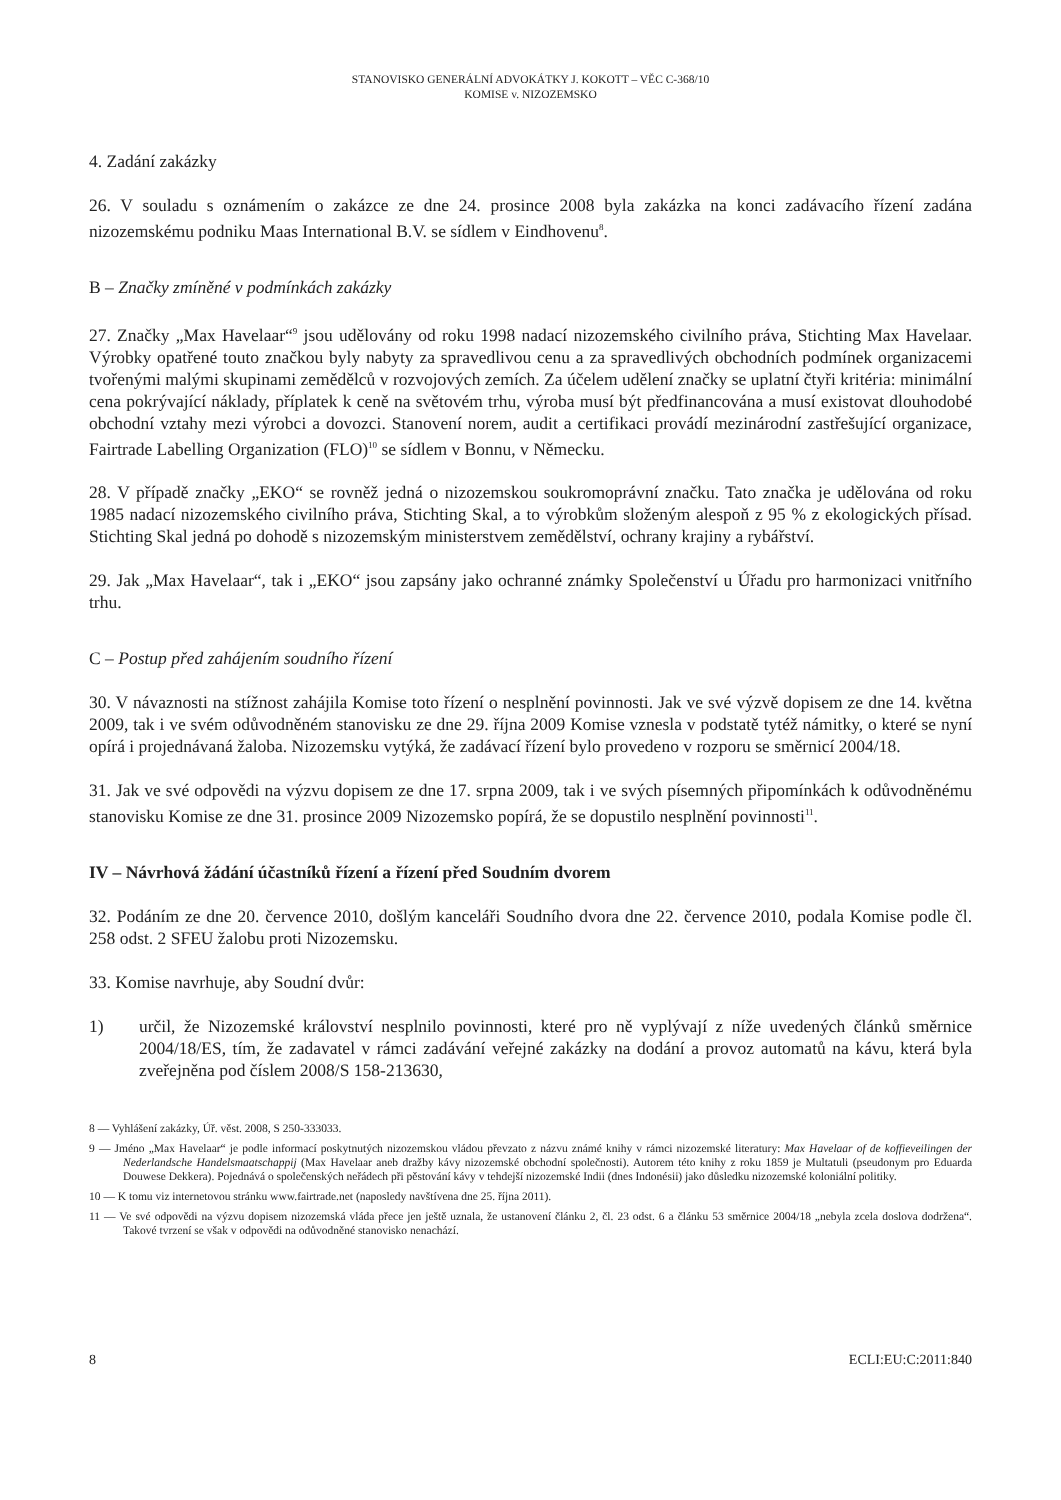STANOVISKO GENERÁLNÍ ADVOKÁTKY J. KOKOTT – VĚC C-368/10
KOMISE v. NIZOZEMSKO
4. Zadání zakázky
26. V souladu s oznámením o zakázce ze dne 24. prosince 2008 byla zakázka na konci zadávacího řízení zadána nizozemskému podniku Maas International B.V. se sídlem v Eindhovenu<sup>8</sup>.
B – Značky zmíněné v podmínkách zakázky
27. Značky „Max Havelaar“<sup>9</sup> jsou udělovány od roku 1998 nadací nizozemského civilního práva, Stichting Max Havelaar. Výrobky opatřené touto značkou byly nabyty za spravedlivou cenu a za spravedlivých obchodních podmínek organizacemi tvořenými malými skupinami zemědělců v rozvojových zemích. Za účelem udělení značky se uplatní čtyři kritéria: minimální cena pokrývající náklady, příplatek k ceně na světovém trhu, výroba musí být předfinancována a musí existovat dlouhodobé obchodní vztahy mezi výrobci a dovozci. Stanovení norem, audit a certifikaci provádí mezinárodní zastřešující organizace, Fairtrade Labelling Organization (FLO)<sup>10</sup> se sídlem v Bonnu, v Německu.
28. V případě značky „EKO“ se rovněž jedná o nizozemskou soukromoprávní značku. Tato značka je udělována od roku 1985 nadací nizozemského civilního práva, Stichting Skal, a to výrobkům složeným alespoň z 95 % z ekologických přísad. Stichting Skal jedná po dohodě s nizozemským ministerstvem zemědělství, ochrany krajiny a rybářství.
29. Jak „Max Havelaar“, tak i „EKO“ jsou zapsány jako ochranné známky Společenství u Úřadu pro harmonizaci vnitřního trhu.
C – Postup před zahájením soudního řízení
30. V návaznosti na stížnost zahájila Komise toto řízení o nesplnění povinnosti. Jak ve své výzvě dopisem ze dne 14. května 2009, tak i ve svém odůvodněném stanovisku ze dne 29. října 2009 Komise vznesla v podstatě tytéž námitky, o které se nyní opírá i projednávaná žaloba. Nizozemsku vytýká, že zadávací řízení bylo provedeno v rozporu se směrnicí 2004/18.
31. Jak ve své odpovědi na výzvu dopisem ze dne 17. srpna 2009, tak i ve svých písemných připomínkách k odůvodněnému stanovisku Komise ze dne 31. prosince 2009 Nizozemsko popírá, že se dopustilo nesplnění povinnosti<sup>11</sup>.
IV – Návrhová žádání účastníků řízení a řízení před Soudním dvorem
32. Podáním ze dne 20. července 2010, došlým kanceláři Soudního dvora dne 22. července 2010, podala Komise podle čl. 258 odst. 2 SFEU žalobu proti Nizozemsku.
33. Komise navrhuje, aby Soudní dvůr:
1) určil, že Nizozemské království nesplnilo povinnosti, které pro ně vyplývají z níže uvedených článků směrnice 2004/18/ES, tím, že zadavatel v rámci zadávání veřejné zakázky na dodání a provoz automatů na kávu, která byla zveřejněna pod číslem 2008/S 158-213630,
8 — Vyhlášení zakázky, Úř. věst. 2008, S 250-333033.
9 — Jméno „Max Havelaar“ je podle informací poskytnutých nizozemskou vládou převzato z názvu známé knihy v rámci nizozemské literatury: Max Havelaar of de koffieveilingen der Nederlandsche Handelsmaatschappij (Max Havelaar aneb dražby kávy nizozemské obchodní společnosti). Autorem této knihy z roku 1859 je Multatuli (pseudonym pro Eduarda Douwese Dekkera). Pojednává o společenských neřádech při pěstování kávy v tehdejší nizozemské Indii (dnes Indonésii) jako důsledku nizozemské koloniální politiky.
10 — K tomu viz internetovou stránku www.fairtrade.net (naposledy navštívena dne 25. října 2011).
11 — Ve své odpovědi na výzvu dopisem nizozemská vláda přece jen ještě uznala, že ustanovení článku 2, čl. 23 odst. 6 a článku 53 směrnice 2004/18 „nebyla zcela doslova dodržena“. Takové tvrzení se však v odpovědi na odůvodněné stanovisko nenachází.
8 ECLI:EU:C:2011:840